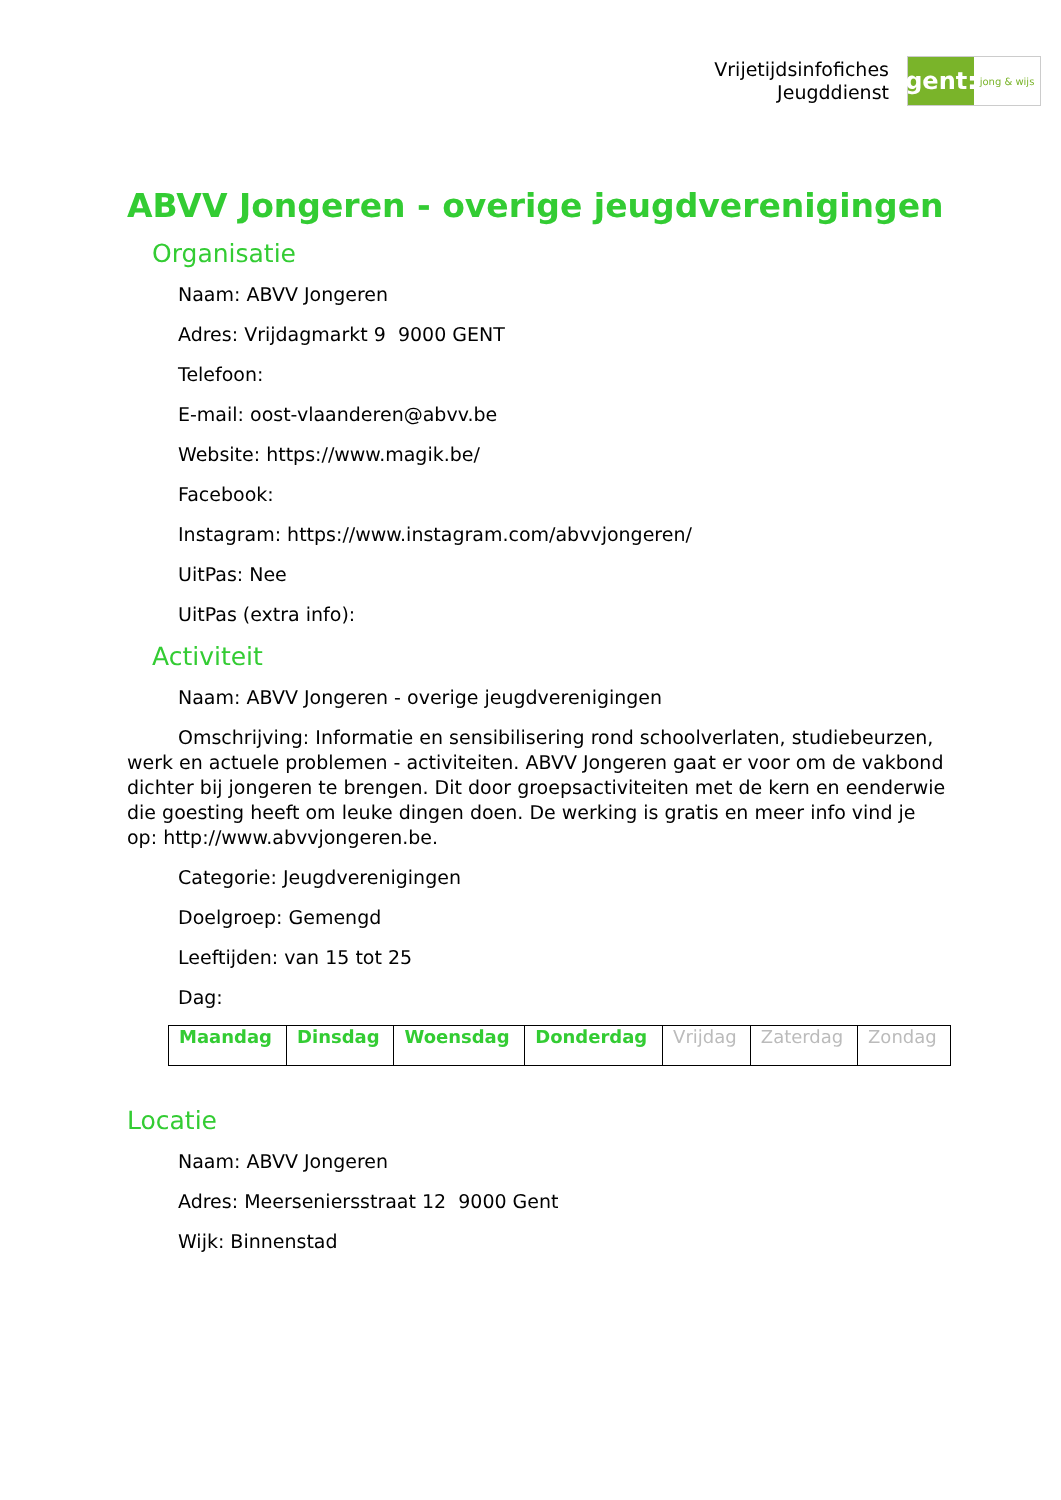Vrijetijdsinfofiches
Jeugddienst
gent:
jong & wijs
ABVV Jongeren - overige jeugdverenigingen
Organisatie
Naam: ABVV Jongeren
Adres: Vrijdagmarkt 9 9000 GENT
Telefoon:
E-mail: oost-vlaanderen@abvv.be
Website: https://www.magik.be/
Facebook:
Instagram: https://www.instagram.com/abvvjongeren/
UitPas: Nee
UitPas (extra info):
Activiteit
Naam: ABVV Jongeren - overige jeugdverenigingen
Omschrijving: Informatie en sensibilisering rond schoolverlaten, studiebeurzen, werk en actuele problemen - activiteiten. ABVV Jongeren gaat er voor om de vakbond dichter bij jongeren te brengen. Dit door groepsactiviteiten met de kern en eenderwie die goesting heeft om leuke dingen doen. De werking is gratis en meer info vind je op: http://www.abvvjongeren.be.
Categorie: Jeugdverenigingen
Doelgroep: Gemengd
Leeftijden: van 15 tot 25
Dag:
| Maandag | Dinsdag | Woensdag | Donderdag | Vrijdag | Zaterdag | Zondag |
Locatie
Naam: ABVV Jongeren
Adres: Meerseniersstraat 12 9000 Gent
Wijk: Binnenstad